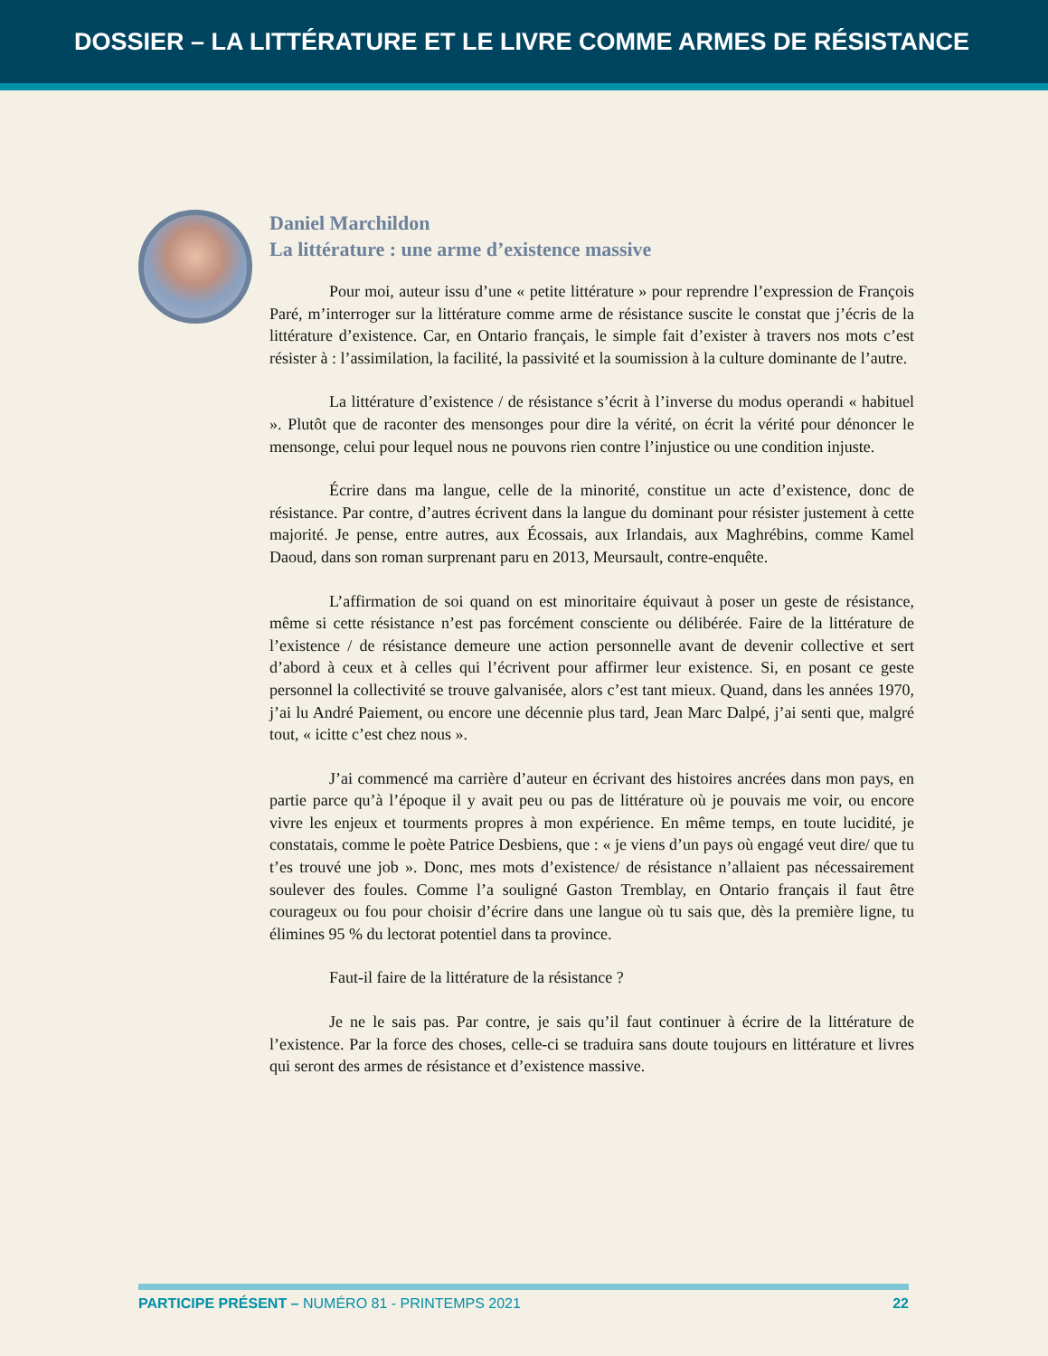DOSSIER – LA LITTÉRATURE ET LE LIVRE COMME ARMES DE RÉSISTANCE
Daniel Marchildon
La littérature : une arme d’existence massive
Pour moi, auteur issu d’une « petite littérature » pour reprendre l’expression de François Paré, m’interroger sur la littérature comme arme de résistance suscite le constat que j’écris de la littérature d’existence. Car, en Ontario français, le simple fait d’exister à travers nos mots c’est résister à : l’assimilation, la facilité, la passivité et la soumission à la culture dominante de l’autre.
La littérature d’existence / de résistance s’écrit à l’inverse du modus operandi « habituel ». Plutôt que de raconter des mensonges pour dire la vérité, on écrit la vérité pour dénoncer le mensonge, celui pour lequel nous ne pouvons rien contre l’injustice ou une condition injuste.
Écrire dans ma langue, celle de la minorité, constitue un acte d’existence, donc de résistance. Par contre, d’autres écrivent dans la langue du dominant pour résister justement à cette majorité. Je pense, entre autres, aux Écossais, aux Irlandais, aux Maghrébins, comme Kamel Daoud, dans son roman surprenant paru en 2013, Meursault, contre-enquête.
L’affirmation de soi quand on est minoritaire équivaut à poser un geste de résistance, même si cette résistance n’est pas forcément consciente ou délibérée. Faire de la littérature de l’existence / de résistance demeure une action personnelle avant de devenir collective et sert d’abord à ceux et à celles qui l’écrivent pour affirmer leur existence. Si, en posant ce geste personnel la collectivité se trouve galvanisée, alors c’est tant mieux. Quand, dans les années 1970, j’ai lu André Paiement, ou encore une décennie plus tard, Jean Marc Dalpé, j’ai senti que, malgré tout, « icitte c’est chez nous ».
J’ai commencé ma carrière d’auteur en écrivant des histoires ancrées dans mon pays, en partie parce qu’à l’époque il y avait peu ou pas de littérature où je pouvais me voir, ou encore vivre les enjeux et tourments propres à mon expérience. En même temps, en toute lucidité, je constatais, comme le poète Patrice Desbiens, que : « je viens d’un pays où engagé veut dire/ que tu t’es trouvé une job ». Donc, mes mots d’existence/ de résistance n’allaient pas nécessairement soulever des foules. Comme l’a souligné Gaston Tremblay, en Ontario français il faut être courageux ou fou pour choisir d’écrire dans une langue où tu sais que, dès la première ligne, tu élimines 95 % du lectorat potentiel dans ta province.
Faut-il faire de la littérature de la résistance ?
Je ne le sais pas. Par contre, je sais qu’il faut continuer à écrire de la littérature de l’existence. Par la force des choses, celle-ci se traduira sans doute toujours en littérature et livres qui seront des armes de résistance et d’existence massive.
PARTICIPE PRÉSENT – NUMÉRO 81 - PRINTEMPS 2021 22